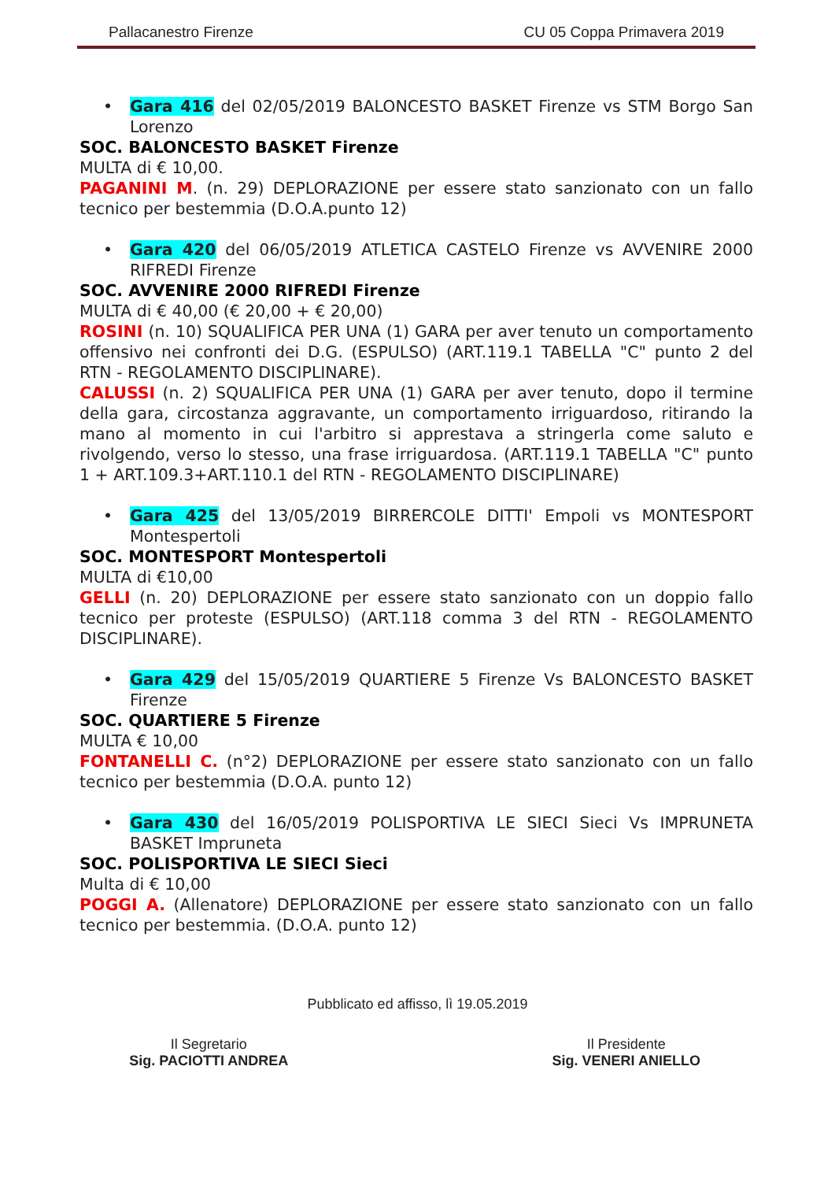Pallacanestro Firenze CU 05 Coppa Primavera 2019
• Gara 416 del 02/05/2019 BALONCESTO BASKET Firenze vs STM Borgo San Lorenzo
SOC. BALONCESTO BASKET Firenze
MULTA di € 10,00.
PAGANINI M. (n. 29) DEPLORAZIONE per essere stato sanzionato con un fallo tecnico per bestemmia (D.O.A.punto 12)
• Gara 420 del 06/05/2019 ATLETICA CASTELO Firenze vs AVVENIRE 2000 RIFREDI Firenze
SOC. AVVENIRE 2000 RIFREDI Firenze
MULTA di € 40,00 (€ 20,00 + € 20,00)
ROSINI (n. 10) SQUALIFICA PER UNA (1) GARA per aver tenuto un comportamento offensivo nei confronti dei D.G. (ESPULSO) (ART.119.1 TABELLA "C" punto 2 del RTN - REGOLAMENTO DISCIPLINARE).
CALUSSI (n. 2) SQUALIFICA PER UNA (1) GARA per aver tenuto, dopo il termine della gara, circostanza aggravante, un comportamento irriguardoso, ritirando la mano al momento in cui l'arbitro si apprestava a stringerla come saluto e rivolgendo, verso lo stesso, una frase irriguardosa. (ART.119.1 TABELLA "C" punto 1 + ART.109.3+ART.110.1 del RTN - REGOLAMENTO DISCIPLINARE)
• Gara 425 del 13/05/2019 BIRRERCOLE DITTI' Empoli vs MONTESPORT Montespertoli
SOC. MONTESPORT Montespertoli
MULTA di €10,00
GELLI (n. 20) DEPLORAZIONE per essere stato sanzionato con un doppio fallo tecnico per proteste (ESPULSO) (ART.118 comma 3 del RTN - REGOLAMENTO DISCIPLINARE).
• Gara 429 del 15/05/2019 QUARTIERE 5 Firenze Vs BALONCESTO BASKET Firenze
SOC. QUARTIERE 5 Firenze
MULTA € 10,00
FONTANELLI C. (n°2) DEPLORAZIONE per essere stato sanzionato con un fallo tecnico per bestemmia (D.O.A. punto 12)
• Gara 430 del 16/05/2019 POLISPORTIVA LE SIECI Sieci Vs IMPRUNETA BASKET Impruneta
SOC. POLISPORTIVA LE SIECI Sieci
Multa di € 10,00
POGGI A. (Allenatore) DEPLORAZIONE per essere stato sanzionato con un fallo tecnico per bestemmia. (D.O.A. punto 12)
Pubblicato ed affisso, lì 19.05.2019
Il Segretario
Sig. PACIOTTI ANDREA
Il Presidente
Sig. VENERI ANIELLO